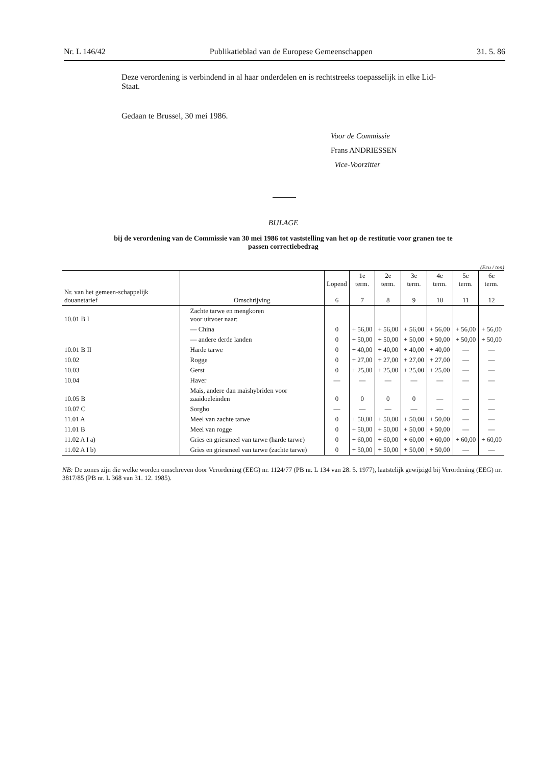Nr. L 146/42 Publikatieblad van de Europese Gemeenschappen 31. 5. 86
Deze verordening is verbindend in al haar onderdelen en is rechtstreeks toepasselijk in elke Lid-Staat.
Gedaan te Brussel, 30 mei 1986.
Voor de Commissie
Frans ANDRIESSEN
Vice-Voorzitter
BIJLAGE
bij de verordening van de Commissie van 30 mei 1986 tot vaststelling van het op de restitutie voor granen toe te passen correctiebedrag
(Ecu / ton)
| Nr. van het gemeen-schappelijk douanetarief | Omschrijving | Lopend 6 | 1e term. 7 | 2e term. 8 | 3e term. 9 | 4e term. 10 | 5e term. 11 | 6e term. 12 |
| --- | --- | --- | --- | --- | --- | --- | --- | --- |
| 10.01 B I | Zachte tarwe en mengkoren voor uitvoer naar: | | | | | | | |
| | — China | 0 | + 56,00 | + 56,00 | + 56,00 | + 56,00 | + 56,00 | + 56,00 |
| | — andere derde landen | 0 | + 50,00 | + 50,00 | + 50,00 | + 50,00 | + 50,00 | + 50,00 |
| 10.01 B II | Harde tarwe | 0 | + 40,00 | + 40,00 | + 40,00 | + 40,00 | — | — |
| 10.02 | Rogge | 0 | + 27,00 | + 27,00 | + 27,00 | + 27,00 | — | — |
| 10.03 | Gerst | 0 | + 25,00 | + 25,00 | + 25,00 | + 25,00 | — | — |
| 10.04 | Haver | — | — | — | — | — | — | — |
| 10.05 B | Maïs, andere dan maïshybriden voor zaaidoeleinden | 0 | 0 | 0 | 0 | — | — | — |
| 10.07 C | Sorgho | — | — | — | — | — | — | — |
| 11.01 A | Meel van zachte tarwe | 0 | + 50,00 | + 50,00 | + 50,00 | + 50,00 | — | — |
| 11.01 B | Meel van rogge | 0 | + 50,00 | + 50,00 | + 50,00 | + 50,00 | — | — |
| 11.02 A I a) | Gries en griesmeel van tarwe (harde tarwe) | 0 | + 60,00 | + 60,00 | + 60,00 | + 60,00 | + 60,00 | + 60,00 |
| 11.02 A I b) | Gries en griesmeel van tarwe (zachte tarwe) | 0 | + 50,00 | + 50,00 | + 50,00 | + 50,00 | — | — |
NB: De zones zijn die welke worden omschreven door Verordening (EEG) nr. 1124/77 (PB nr. L 134 van 28. 5. 1977), laatstelijk gewijzigd bij Verordening (EEG) nr. 3817/85 (PB nr. L 368 van 31. 12. 1985).